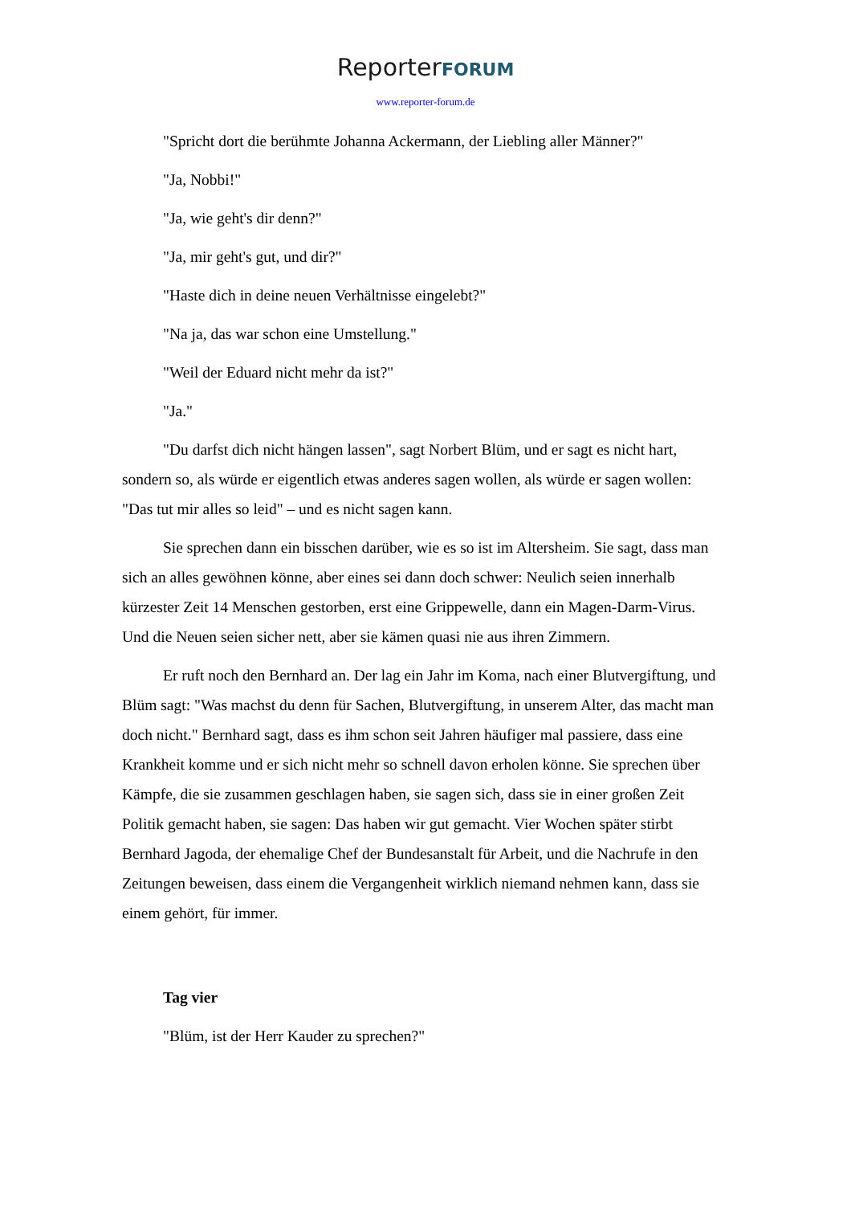ReporterFORUM
www.reporter-forum.de
"Spricht dort die berühmte Johanna Ackermann, der Liebling aller Männer?"
"Ja, Nobbi!"
"Ja, wie geht's dir denn?"
"Ja, mir geht's gut, und dir?"
"Haste dich in deine neuen Verhältnisse eingelebt?"
"Na ja, das war schon eine Umstellung."
"Weil der Eduard nicht mehr da ist?"
"Ja."
"Du darfst dich nicht hängen lassen", sagt Norbert Blüm, und er sagt es nicht hart, sondern so, als würde er eigentlich etwas anderes sagen wollen, als würde er sagen wollen: "Das tut mir alles so leid" – und es nicht sagen kann.
Sie sprechen dann ein bisschen darüber, wie es so ist im Altersheim. Sie sagt, dass man sich an alles gewöhnen könne, aber eines sei dann doch schwer: Neulich seien innerhalb kürzester Zeit 14 Menschen gestorben, erst eine Grippewelle, dann ein Magen-Darm-Virus. Und die Neuen seien sicher nett, aber sie kämen quasi nie aus ihren Zimmern.
Er ruft noch den Bernhard an. Der lag ein Jahr im Koma, nach einer Blutvergiftung, und Blüm sagt: "Was machst du denn für Sachen, Blutvergiftung, in unserem Alter, das macht man doch nicht." Bernhard sagt, dass es ihm schon seit Jahren häufiger mal passiere, dass eine Krankheit komme und er sich nicht mehr so schnell davon erholen könne. Sie sprechen über Kämpfe, die sie zusammen geschlagen haben, sie sagen sich, dass sie in einer großen Zeit Politik gemacht haben, sie sagen: Das haben wir gut gemacht. Vier Wochen später stirbt Bernhard Jagoda, der ehemalige Chef der Bundesanstalt für Arbeit, und die Nachrufe in den Zeitungen beweisen, dass einem die Vergangenheit wirklich niemand nehmen kann, dass sie einem gehört, für immer.
Tag vier
"Blüm, ist der Herr Kauder zu sprechen?"